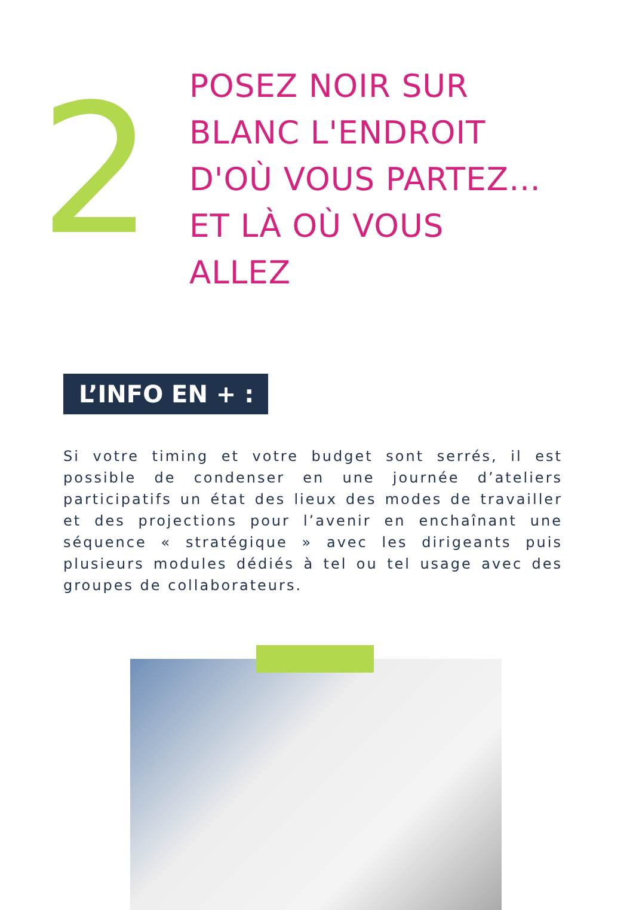2
POSEZ NOIR SUR
BLANC L'ENDROIT
D'OÙ VOUS PARTEZ…
ET LÀ OÙ VOUS
ALLEZ
L’INFO EN + :
Si votre timing et votre budget sont serrés, il est possible de condenser en une journée d’ateliers participatifs un état des lieux des modes de travailler et des projections pour l’avenir en enchaînant une séquence « stratégique » avec les dirigeants puis plusieurs modules dédiés à tel ou tel usage avec des groupes de collaborateurs.